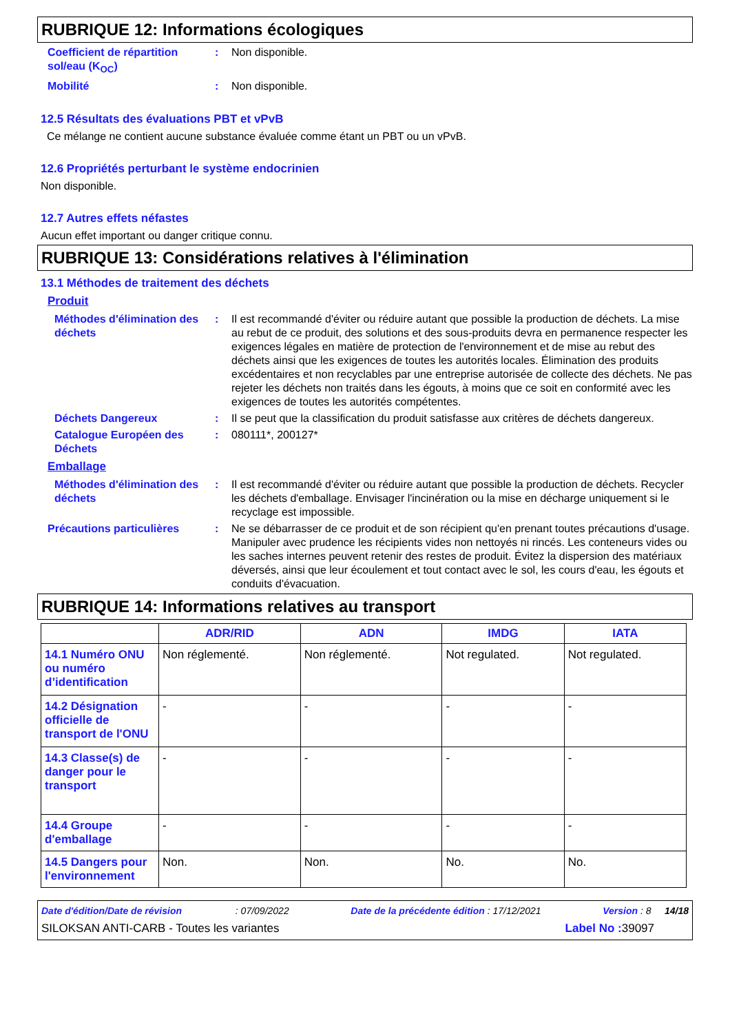RUBRIQUE 12: Informations écologiques
Coefficient de répartition sol/eau (K<sub>OC</sub>)
: Non disponible.
Mobilité : Non disponible.
12.5 Résultats des évaluations PBT et vPvB
Ce mélange ne contient aucune substance évaluée comme étant un PBT ou un vPvB.
12.6 Propriétés perturbant le système endocrinien
Non disponible.
12.7 Autres effets néfastes
Aucun effet important ou danger critique connu.
RUBRIQUE 13: Considérations relatives à l'élimination
13.1 Méthodes de traitement des déchets
Produit
Méthodes d'élimination des déchets
: Il est recommandé d'éviter ou réduire autant que possible la production de déchets. La mise au rebut de ce produit, des solutions et des sous-produits devra en permanence respecter les exigences légales en matière de protection de l'environnement et de mise au rebut des déchets ainsi que les exigences de toutes les autorités locales. Élimination des produits excédentaires et non recyclables par une entreprise autorisée de collecte des déchets. Ne pas rejeter les déchets non traités dans les égouts, à moins que ce soit en conformité avec les exigences de toutes les autorités compétentes.
Déchets Dangereux : Il se peut que la classification du produit satisfasse aux critères de déchets dangereux.
Catalogue Européen des Déchets
: 080111*, 200127*
Emballage
Méthodes d'élimination des déchets
: Il est recommandé d'éviter ou réduire autant que possible la production de déchets. Recycler les déchets d'emballage. Envisager l'incinération ou la mise en décharge uniquement si le recyclage est impossible.
Précautions particulières : Ne se débarrasser de ce produit et de son récipient qu'en prenant toutes précautions d'usage. Manipuler avec prudence les récipients vides non nettoyés ni rincés. Les conteneurs vides ou les saches internes peuvent retenir des restes de produit. Évitez la dispersion des matériaux déversés, ainsi que leur écoulement et tout contact avec le sol, les cours d'eau, les égouts et conduits d'évacuation.
RUBRIQUE 14: Informations relatives au transport
| | ADR/RID | ADN | IMDG | IATA |
| --- | --- | --- | --- | --- |
| 14.1 Numéro ONU ou numéro d’identification | Non réglementé. | Non réglementé. | Not regulated. | Not regulated. |
| 14.2 Désignation officielle de transport de l'ONU | - | - | - | - |
| 14.3 Classe(s) de danger pour le transport | - | - | - | - |
| 14.4 Groupe d'emballage | - | - | - | - |
| 14.5 Dangers pour l'environnement | Non. | Non. | No. | No. |
Date d'édition/Date de révision : 07/09/2022 Date de la précédente édition : 17/12/2021 Version : 8 14/18
SILOKSAN ANTI-CARB - Toutes les variantes Label No : 39097